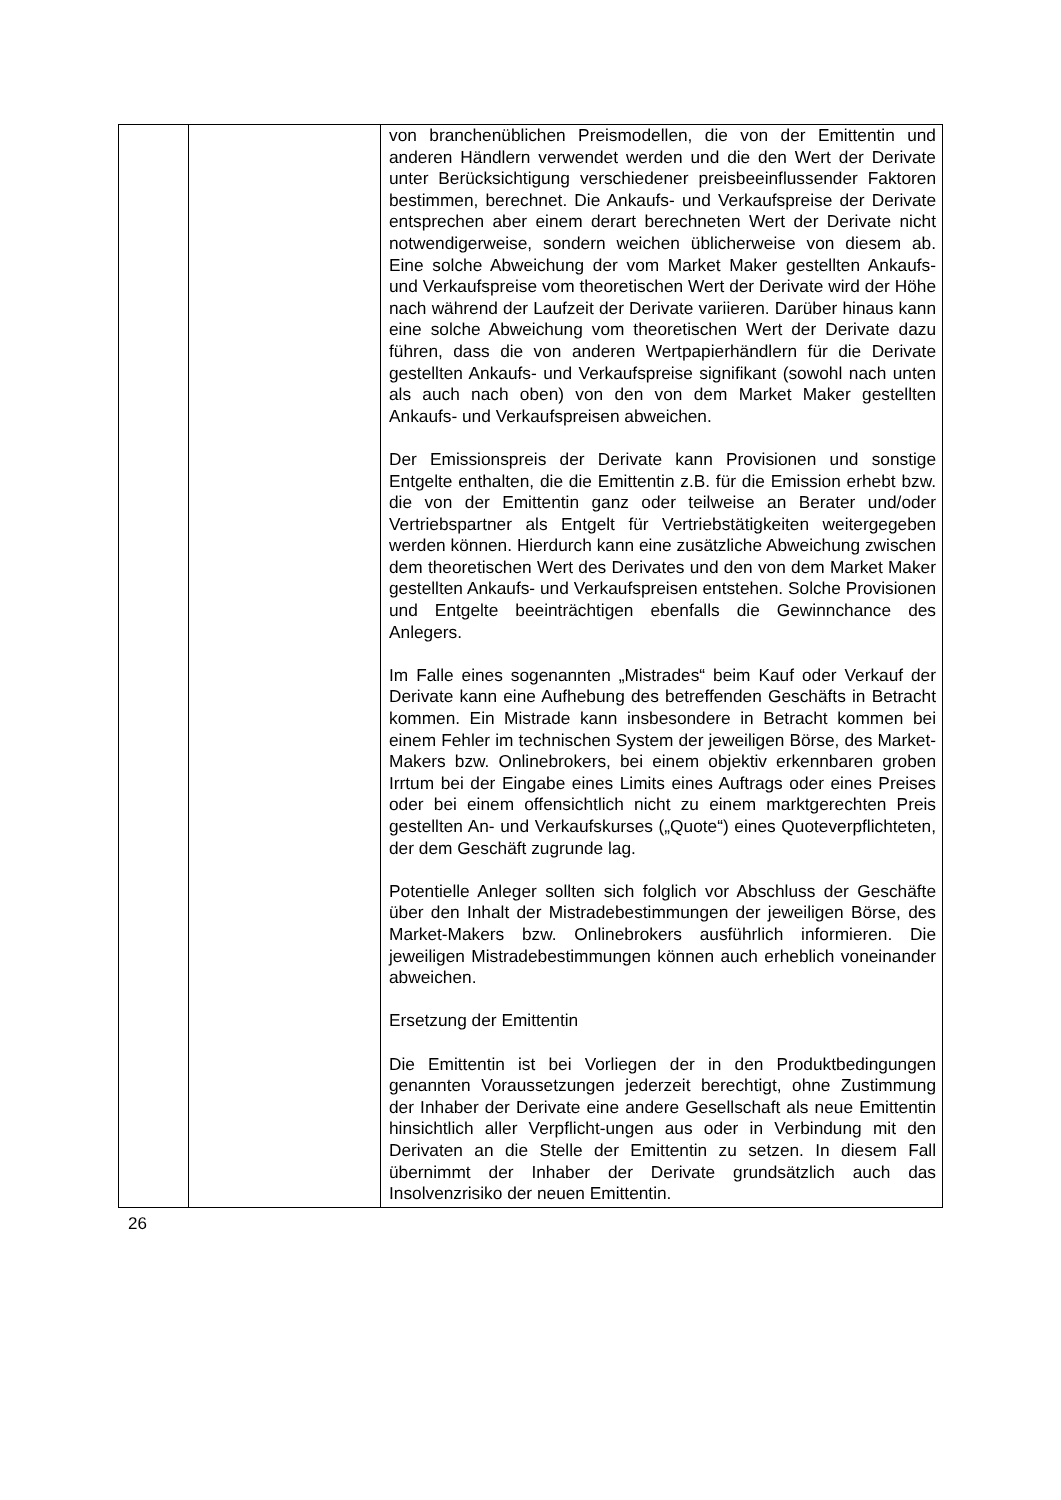| | | von branchenüblichen Preismodellen, die von der Emittentin und anderen Händlern verwendet werden und die den Wert der Derivate unter Berücksichtigung verschiedener preisbeeinflussender Faktoren bestimmen, berechnet. Die Ankaufs- und Verkaufspreise der Derivate entsprechen aber einem derart berechneten Wert der Derivate nicht notwendigerweise, sondern weichen üblicherweise von diesem ab. Eine solche Abweichung der vom Market Maker gestellten Ankaufs- und Verkaufspreise vom theoretischen Wert der Derivate wird der Höhe nach während der Laufzeit der Derivate variieren. Darüber hinaus kann eine solche Abweichung vom theoretischen Wert der Derivate dazu führen, dass die von anderen Wertpapierhändlern für die Derivate gestellten Ankaufs- und Verkaufspreise signifikant (sowohl nach unten als auch nach oben) von den von dem Market Maker gestellten Ankaufs- und Verkaufspreisen abweichen. Der Emissionspreis der Derivate kann Provisionen und sonstige Entgelte enthalten, die die Emittentin z.B. für die Emission erhebt bzw. die von der Emittentin ganz oder teilweise an Berater und/oder Vertriebspartner als Entgelt für Vertriebstätigkeiten weitergegeben werden können. Hierdurch kann eine zusätzliche Abweichung zwischen dem theoretischen Wert des Derivates und den von dem Market Maker gestellten Ankaufs- und Verkaufspreisen entstehen. Solche Provisionen und Entgelte beeinträchtigen ebenfalls die Gewinnchance des Anlegers. Im Falle eines sogenannten „Mistrades“ beim Kauf oder Verkauf der Derivate kann eine Aufhebung des betreffenden Geschäfts in Betracht kommen. Ein Mistrade kann insbesondere in Betracht kommen bei einem Fehler im technischen System der jeweiligen Börse, des Market-Makers bzw. Onlinebrokers, bei einem objektiv erkennbaren groben Irrtum bei der Eingabe eines Limits eines Auftrags oder eines Preises oder bei einem offensichtlich nicht zu einem marktgerechten Preis gestellten An- und Verkaufskurses („Quote“) eines Quoteverpflichteten, der dem Geschäft zugrunde lag. Potentielle Anleger sollten sich folglich vor Abschluss der Geschäfte über den Inhalt der Mistradebestimmungen der jeweiligen Börse, des Market-Makers bzw. Onlinebrokers ausführlich informieren. Die jeweiligen Mistradebestimmungen können auch erheblich voneinander abweichen. Ersetzung der Emittentin Die Emittentin ist bei Vorliegen der in den Produktbedingungen genannten Voraussetzungen jederzeit berechtigt, ohne Zustimmung der Inhaber der Derivate eine andere Gesellschaft als neue Emittentin hinsichtlich aller Verpflicht-ungen aus oder in Verbindung mit den Derivaten an die Stelle der Emittentin zu setzen. In diesem Fall übernimmt der Inhaber der Derivate grundsätzlich auch das Insolvenzrisiko der neuen Emittentin. |
26